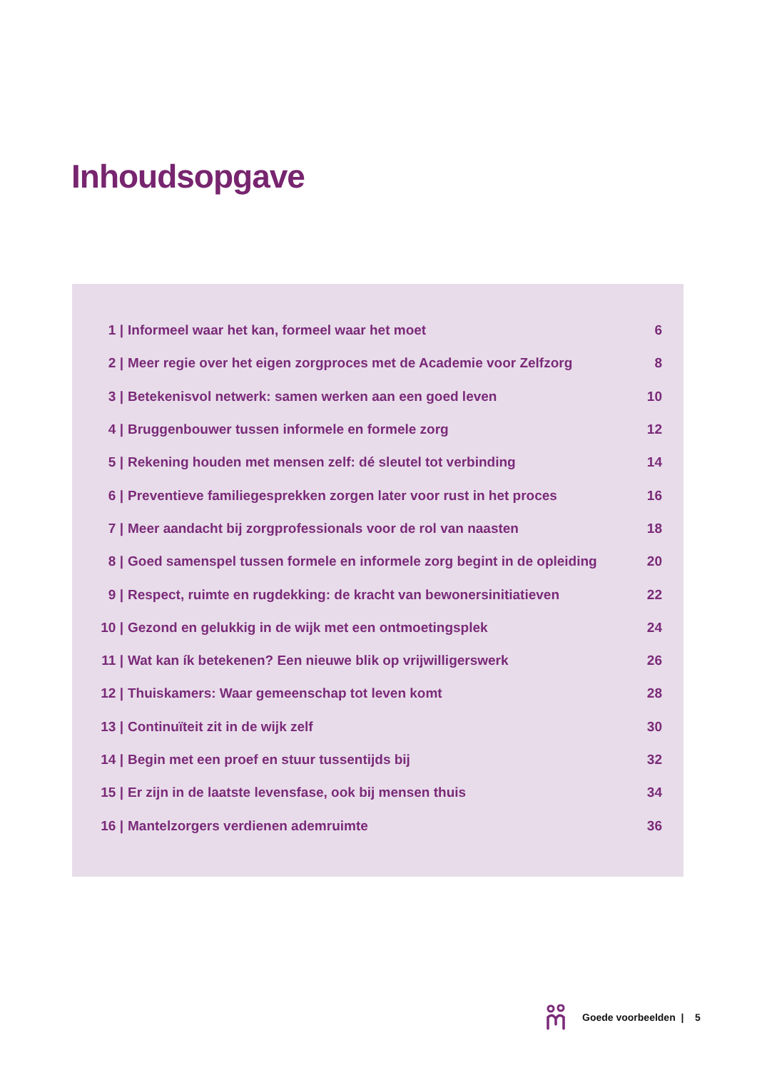Inhoudsopgave
| 1 / | Informeel waar het kan, formeel waar het moet | 6 |
| 2 / | Meer regie over het eigen zorgproces met de Academie voor Zelfzorg | 8 |
| 3 / | Betekenisvol netwerk: samen werken aan een goed leven | 10 |
| 4 / | Bruggenbouwer tussen informele en formele zorg | 12 |
| 5 / | Rekening houden met mensen zelf: dé sleutel tot verbinding | 14 |
| 6 / | Preventieve familiegesprekken zorgen later voor rust in het proces | 16 |
| 7 / | Meer aandacht bij zorgprofessionals voor de rol van naasten | 18 |
| 8 / | Goed samenspel tussen formele en informele zorg begint in de opleiding | 20 |
| 9 / | Respect, ruimte en rugdekking: de kracht van bewonersinitiatieven | 22 |
| 10 / | Gezond en gelukkig in de wijk met een ontmoetingsplek | 24 |
| 11 / | Wat kan ík betekenen? Een nieuwe blik op vrijwilligerswerk | 26 |
| 12 / | Thuiskamers: Waar gemeenschap tot leven komt | 28 |
| 13 / | Continuïteit zit in de wijk zelf | 30 |
| 14 / | Begin met een proef en stuur tussentijds bij | 32 |
| 15 / | Er zijn in de laatste levensfase, ook bij mensen thuis | 34 |
| 16 / | Mantelzorgers verdienen ademruimte | 36 |
Goede voorbeelden | 5